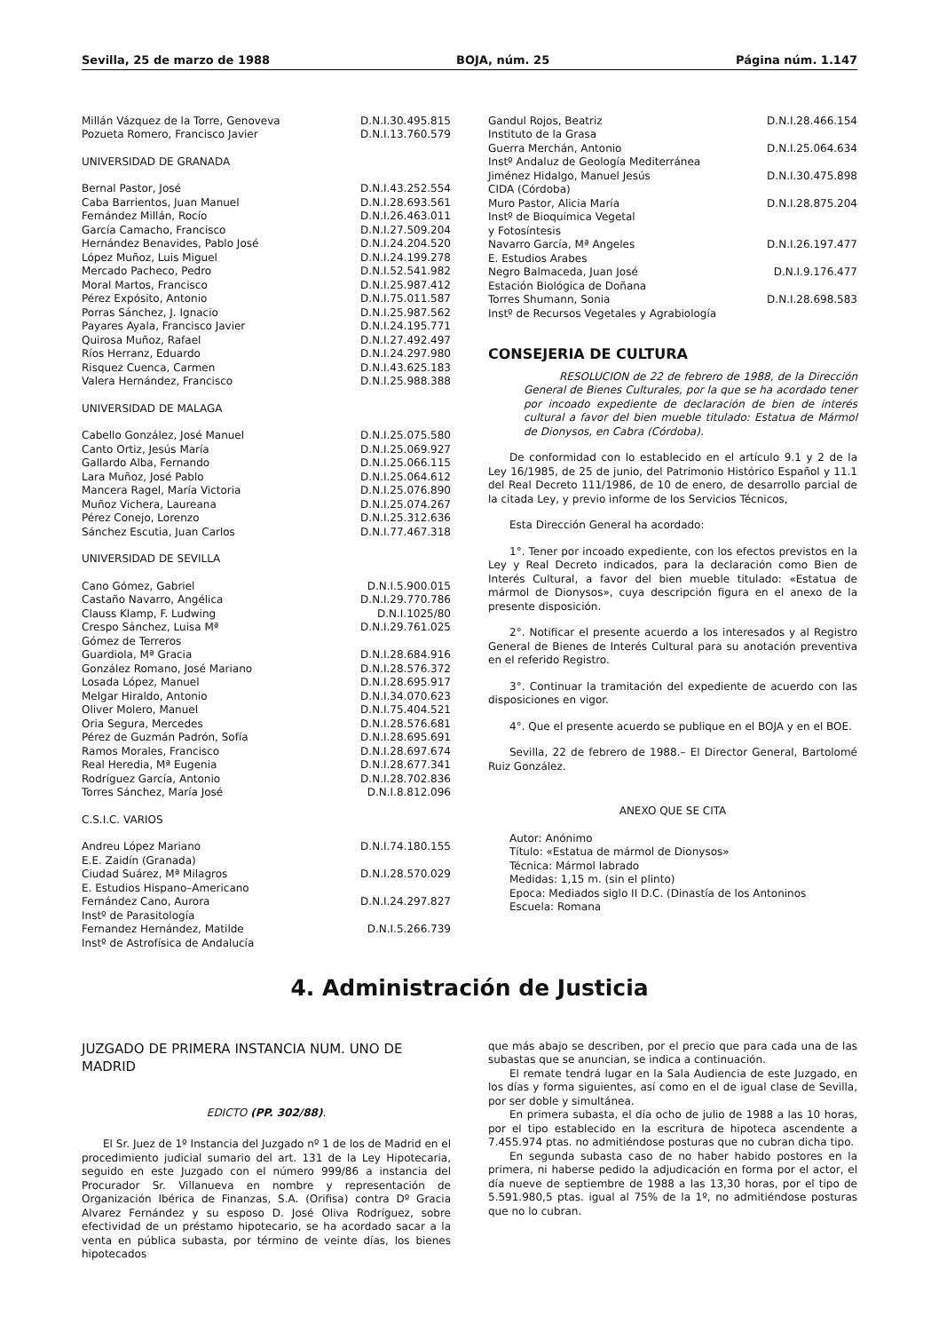Sevilla, 25 de marzo de 1988 BOJA, núm. 25 Página núm. 1.147
| Millán Vázquez de la Torre, Genoveva | D.N.I.30.495.815 |
| Pozueta Romero, Francisco Javier | D.N.I.13.760.579 |
UNIVERSIDAD DE GRANADA
| Bernal Pastor, José | D.N.I.43.252.554 |
| Caba Barrientos, Juan Manuel | D.N.I.28.693.561 |
| Fernández Millán, Rocío | D.N.I.26.463.011 |
| García Camacho, Francisco | D.N.I.27.509.204 |
| Hernández Benavides, Pablo José | D.N.I.24.204.520 |
| López Muñoz, Luis Miguel | D.N.I.24.199.278 |
| Mercado Pacheco, Pedro | D.N.I.52.541.982 |
| Moral Martos, Francisco | D.N.I.25.987.412 |
| Pérez Expósito, Antonio | D.N.I.75.011.587 |
| Porras Sánchez, J. Ignacio | D.N.I.25.987.562 |
| Payares Ayala, Francisco Javier | D.N.I.24.195.771 |
| Quirosa Muñoz, Rafael | D.N.I.27.492.497 |
| Ríos Herranz, Eduardo | D.N.I.24.297.980 |
| Risquez Cuenca, Carmen | D.N.I.43.625.183 |
| Valera Hernández, Francisco | D.N.I.25.988.388 |
UNIVERSIDAD DE MALAGA
| Cabello González, José Manuel | D.N.I.25.075.580 |
| Canto Ortiz, Jesús María | D.N.I.25.069.927 |
| Gallardo Alba, Fernando | D.N.I.25.066.115 |
| Lara Muñoz, José Pablo | D.N.I.25.064.612 |
| Mancera Ragel, María Victoria | D.N.I.25.076.890 |
| Muñoz Vichera, Laureana | D.N.I.25.074.267 |
| Pérez Conejo, Lorenzo | D.N.I.25.312.636 |
| Sánchez Escutia, Juan Carlos | D.N.I.77.467.318 |
UNIVERSIDAD DE SEVILLA
| Cano Gómez, Gabriel | D.N.I.5.900.015 |
| Castaño Navarro, Angélica | D.N.I.29.770.786 |
| Clauss Klamp, F. Ludwing | D.N.I.1025/80 |
| Crespo Sánchez, Luisa Mª | D.N.I.29.761.025 |
| Gómez de Terreros | |
| Guardiola, Mª Gracia | D.N.I.28.684.916 |
| González Romano, José Mariano | D.N.I.28.576.372 |
| Losada López, Manuel | D.N.I.28.695.917 |
| Melgar Hiraldo, Antonio | D.N.I.34.070.623 |
| Oliver Molero, Manuel | D.N.I.75.404.521 |
| Oria Segura, Mercedes | D.N.I.28.576.681 |
| Pérez de Guzmán Padrón, Sofía | D.N.I.28.695.691 |
| Ramos Morales, Francisco | D.N.I.28.697.674 |
| Real Heredia, Mª Eugenia | D.N.I.28.677.341 |
| Rodríguez García, Antonio | D.N.I.28.702.836 |
| Torres Sánchez, María José | D.N.I.8.812.096 |
C.S.I.C. VARIOS
| Andreu López Mariano | D.N.I.74.180.155 |
| E.E. Zaidín (Granada) | |
| Ciudad Suárez, Mª Milagros | D.N.I.28.570.029 |
| E. Estudios Hispano–Americano | |
| Fernández Cano, Aurora | D.N.I.24.297.827 |
| Instº de Parasitología | |
| Fernandez Hernández, Matilde | D.N.I.5.266.739 |
| Instº de Astrofísica de Andalucía | |
| Gandul Rojos, Beatriz | D.N.I.28.466.154 |
| Instituto de la Grasa | |
| Guerra Merchán, Antonio | D.N.I.25.064.634 |
| Instº Andaluz de Geología Mediterránea | |
| Jiménez Hidalgo, Manuel Jesús | D.N.I.30.475.898 |
| CIDA (Córdoba) | |
| Muro Pastor, Alicia María | D.N.I.28.875.204 |
| Instº de Bioquímica Vegetal | |
| y Fotosíntesis | |
| Navarro García, Mª Angeles | D.N.I.26.197.477 |
| E. Estudios Arabes | |
| Negro Balmaceda, Juan José | D.N.I.9.176.477 |
| Estación Biológica de Doñana | |
| Torres Shumann, Sonia | D.N.I.28.698.583 |
| Instº de Recursos Vegetales y Agrabiología | |
CONSEJERIA DE CULTURA
RESOLUCION de 22 de febrero de 1988, de la Dirección General de Bienes Culturales, por la que se ha acordado tener por incoado expediente de declaración de bien de interés cultural a favor del bien mueble titulado: Estatua de Mármol de Dionysos, en Cabra (Córdoba).
De conformidad con lo establecido en el artículo 9.1 y 2 de la Ley 16/1985, de 25 de junio, del Patrimonio Histórico Español y 11.1 del Real Decreto 111/1986, de 10 de enero, de desarrollo parcial de la citada Ley, y previo informe de los Servicios Técnicos,
Esta Dirección General ha acordado:
1°. Tener por incoado expediente, con los efectos previstos en la Ley y Real Decreto indicados, para la declaración como Bien de Interés Cultural, a favor del bien mueble titulado: «Estatua de mármol de Dionysos», cuya descripción figura en el anexo de la presente disposición.
2°. Notificar el presente acuerdo a los interesados y al Registro General de Bienes de Interés Cultural para su anotación preventiva en el referido Registro.
3°. Continuar la tramitación del expediente de acuerdo con las disposiciones en vigor.
4°. Que el presente acuerdo se publique en el BOJA y en el BOE.
Sevilla, 22 de febrero de 1988.– El Director General, Bartolomé Ruiz González.
ANEXO QUE SE CITA
Autor: Anónimo
Título: «Estatua de mármol de Dionysos»
Técnica: Mármol labrado
Medidas: 1,15 m. (sin el plinto)
Epoca: Mediados siglo II D.C. (Dinastía de los Antoninos
Escuela: Romana
4. Administración de Justicia
JUZGADO DE PRIMERA INSTANCIA NUM. UNO DE MADRID
EDICTO (PP. 302/88).
El Sr. Juez de 1º Instancia del Juzgado nº 1 de los de Madrid en el procedimiento judicial sumario del art. 131 de la Ley Hipotecaria, seguido en este Juzgado con el número 999/86 a instancia del Procurador Sr. Villanueva en nombre y representación de Organización Ibérica de Finanzas, S.A. (Orifisa) contra Dº Gracia Alvarez Fernández y su esposo D. José Oliva Rodríguez, sobre efectividad de un préstamo hipotecario, se ha acordado sacar a la venta en pública subasta, por término de veinte días, los bienes hipotecados
que más abajo se describen, por el precio que para cada una de las subastas que se anuncian, se indica a continuación.
El remate tendrá lugar en la Sala Audiencia de este Juzgado, en los días y forma siguientes, así como en el de igual clase de Sevilla, por ser doble y simultánea.
En primera subasta, el día ocho de julio de 1988 a las 10 horas, por el tipo establecido en la escritura de hipoteca ascendente a 7.455.974 ptas. no admitiéndose posturas que no cubran dicha tipo.
En segunda subasta caso de no haber habido postores en la primera, ni haberse pedido la adjudicación en forma por el actor, el día nueve de septiembre de 1988 a las 13,30 horas, por el tipo de 5.591.980,5 ptas. igual al 75% de la 1º, no admitiéndose posturas que no lo cubran.